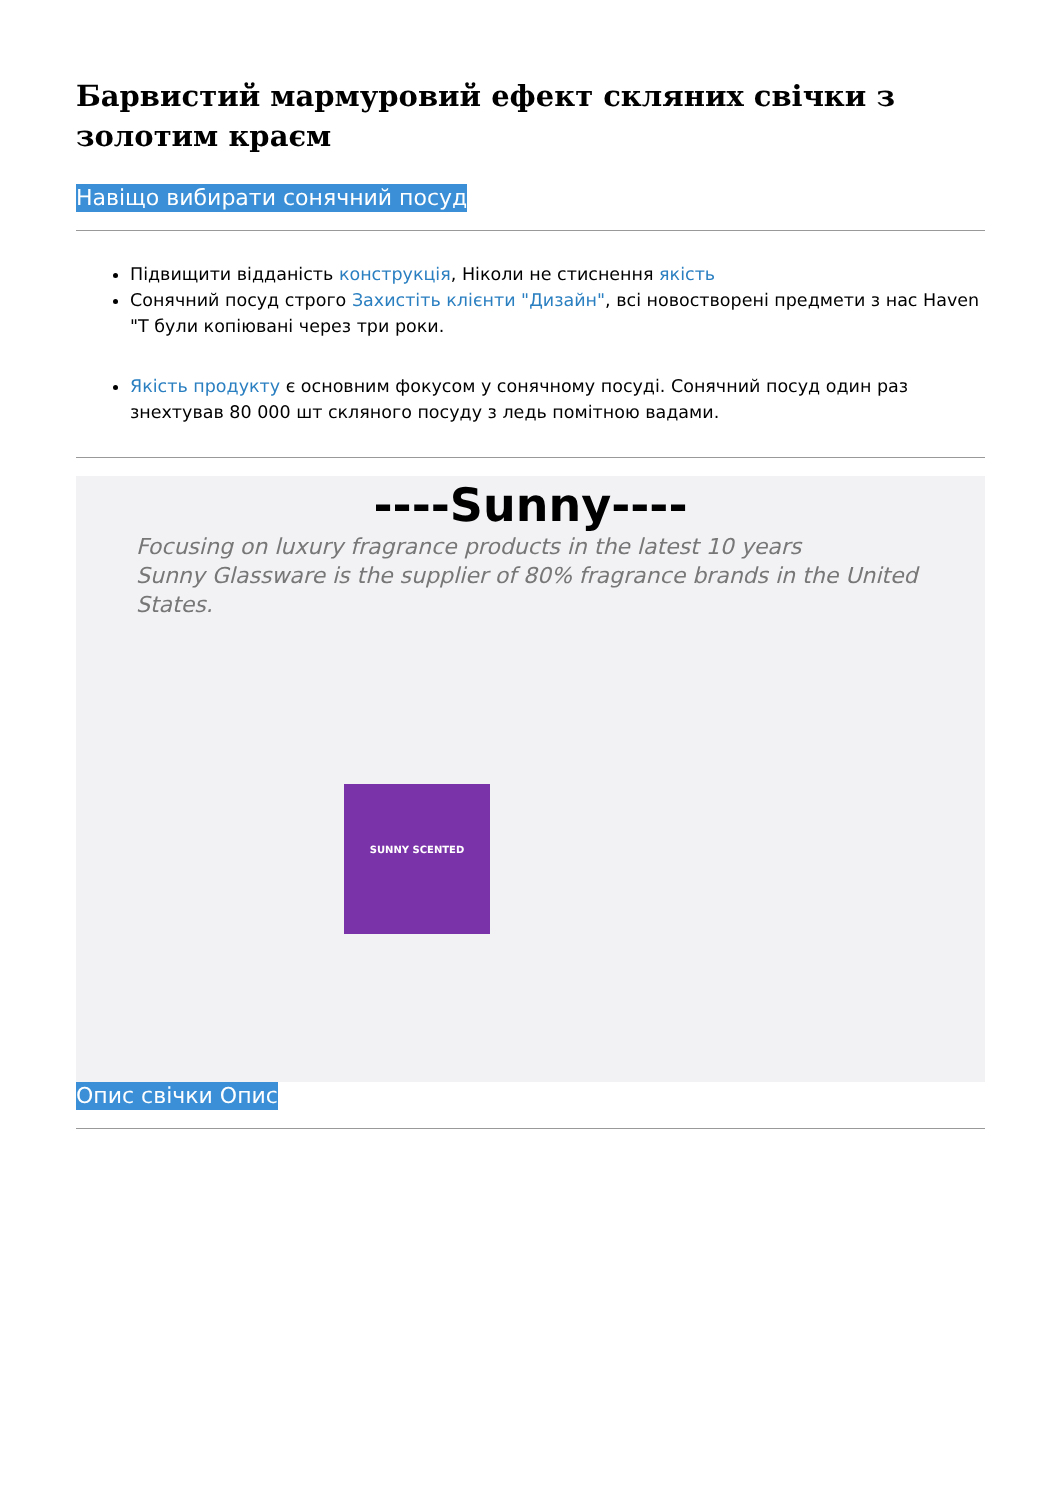Барвистий мармуровий ефект скляних свічки з золотим краєм
Навіщо вибирати сонячний посуд
Підвищити відданість конструкція, Ніколи не стиснення якість
Сонячний посуд строго Захистіть клієнти "Дизайн", всі новостворені предмети з нас Haven "Т були копіювані через три роки.
Якість продукту є основним фокусом у сонячному посуді. Сонячний посуд один раз знехтував 80 000 шт скляного посуду з ледь помітною вадами.
----Sunny----
Focusing on luxury fragrance products in the latest 10 years
Sunny Glassware is the supplier of 80% fragrance brands in the United States.
SUNNY SCENTED
Опис свічки Опис